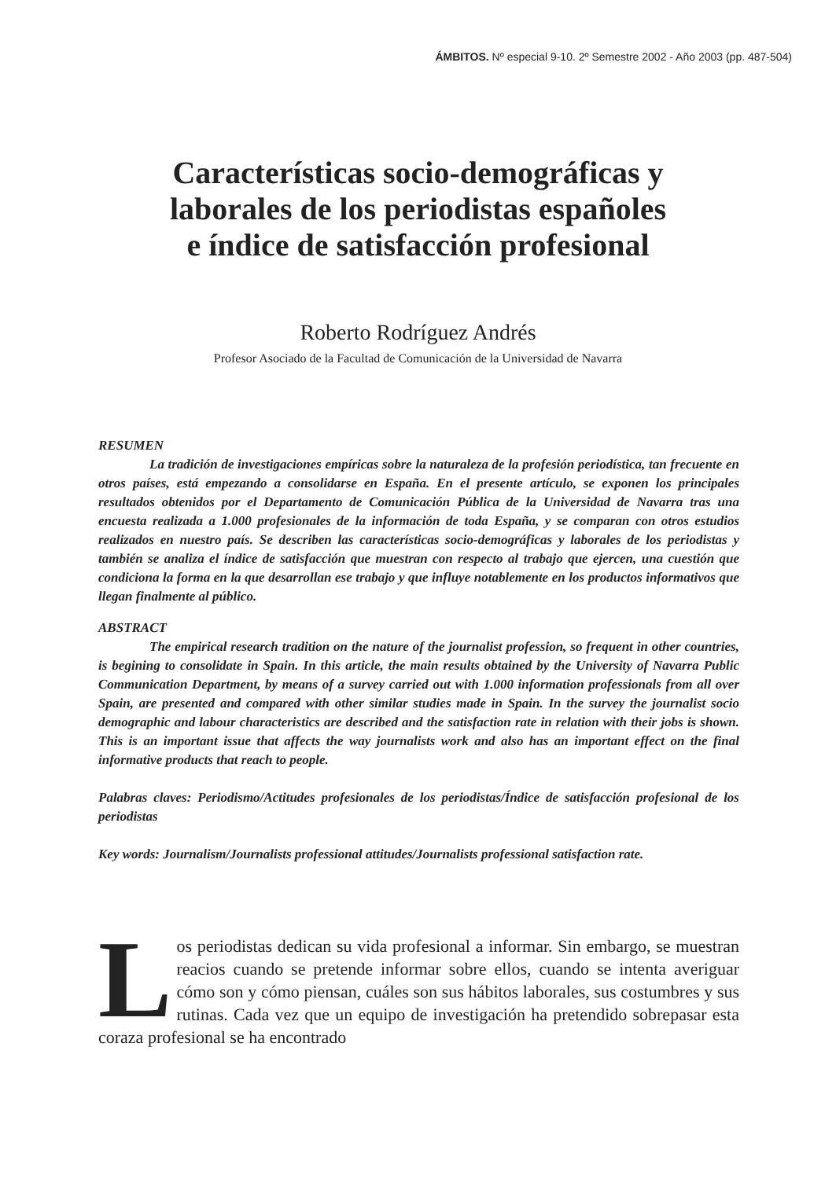ÁMBITOS. Nº especial 9-10. 2º Semestre 2002 - Año 2003 (pp. 487-504)
Características socio-demográficas y
laborales de los periodistas españoles
e índice de satisfacción profesional
Roberto Rodríguez Andrés
Profesor Asociado de la Facultad de Comunicación de la Universidad de Navarra
RESUMEN
La tradición de investigaciones empíricas sobre la naturaleza de la profesión periodística, tan frecuente en otros países, está empezando a consolidarse en España. En el presente artículo, se exponen los principales resultados obtenidos por el Departamento de Comunicación Pública de la Universidad de Navarra tras una encuesta realizada a 1.000 profesionales de la información de toda España, y se comparan con otros estudios realizados en nuestro país. Se describen las características socio-demográficas y laborales de los periodistas y también se analiza el índice de satisfacción que muestran con respecto al trabajo que ejercen, una cuestión que condiciona la forma en la que desarrollan ese trabajo y que influye notablemente en los productos informativos que llegan finalmente al público.
ABSTRACT
The empirical research tradition on the nature of the journalist profession, so frequent in other countries, is begining to consolidate in Spain. In this article, the main results obtained by the University of Navarra Public Communication Department, by means of a survey carried out with 1.000 information professionals from all over Spain, are presented and compared with other similar studies made in Spain. In the survey the journalist socio demographic and labour characteristics are described and the satisfaction rate in relation with their jobs is shown. This is an important issue that affects the way journalists work and also has an important effect on the final informative products that reach to people.
Palabras claves: Periodismo/Actitudes profesionales de los periodistas/Índice de satisfacción profesional de los periodistas
Key words: Journalism/Journalists professional attitudes/Journalists professional satisfaction rate.
Los periodistas dedican su vida profesional a informar. Sin embargo, se muestran reacios cuando se pretende informar sobre ellos, cuando se intenta averiguar cómo son y cómo piensan, cuáles son sus hábitos laborales, sus costumbres y sus rutinas. Cada vez que un equipo de investigación ha pretendido sobrepasar esta coraza profesional se ha encontrado